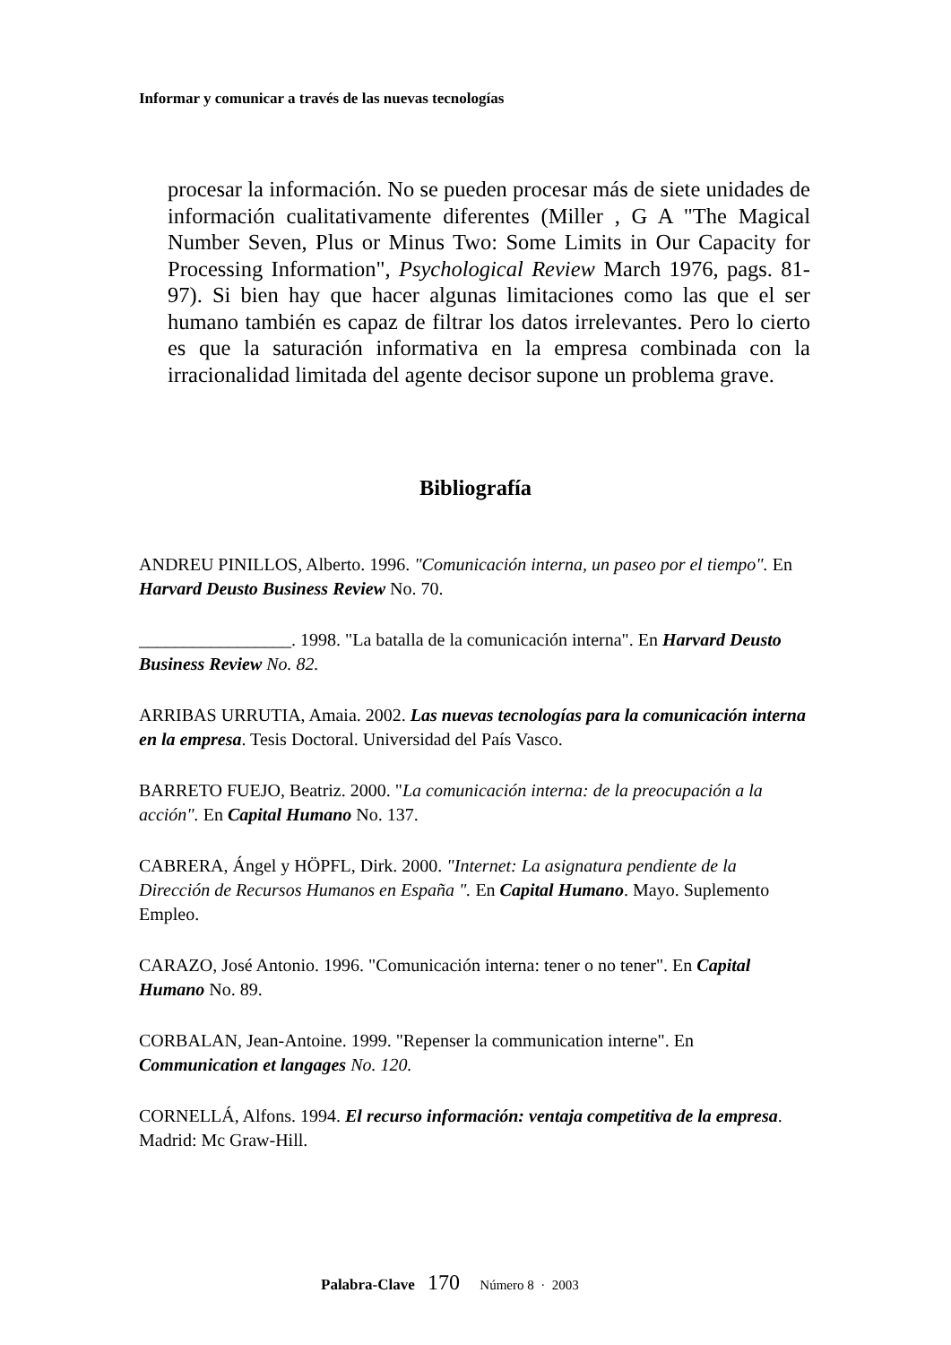Informar y comunicar a través de las nuevas tecnologías
procesar la información. No se pueden procesar más de siete unidades de información cualitativamente diferentes (Miller , G A "The Magical Number Seven, Plus or Minus Two: Some Limits in Our Capacity for Processing Information", Psychological Review March 1976, pags. 81-97). Si bien hay que hacer algunas limitaciones como las que el ser humano también es capaz de filtrar los datos irrelevantes. Pero lo cierto es que la saturación informativa en la empresa combinada con la irracionalidad limitada del agente decisor supone un problema grave.
Bibliografía
ANDREU PINILLOS, Alberto. 1996. "Comunicación interna, un paseo por el tiempo". En Harvard Deusto Business Review No. 70.
_________________. 1998. "La batalla de la comunicación interna". En Harvard Deusto Business Review No. 82.
ARRIBAS URRUTIA, Amaia. 2002. Las nuevas tecnologías para la comunicación interna en la empresa. Tesis Doctoral. Universidad del País Vasco.
BARRETO FUEJO, Beatriz. 2000. "La comunicación interna: de la preocupación a la acción". En Capital Humano No. 137.
CABRERA, Ángel y HÖPFL, Dirk. 2000. "Internet: La asignatura pendiente de la Dirección de Recursos Humanos en España ". En Capital Humano. Mayo. Suplemento Empleo.
CARAZO, José Antonio. 1996. "Comunicación interna: tener o no tener". En Capital Humano No. 89.
CORBALAN, Jean-Antoine. 1999. "Repenser la communication interne". En Communication et langages No. 120.
CORNELLÁ, Alfons. 1994. El recurso información: ventaja competitiva de la empresa. Madrid: Mc Graw-Hill.
Palabra-Clave 170 Número 8 · 2003